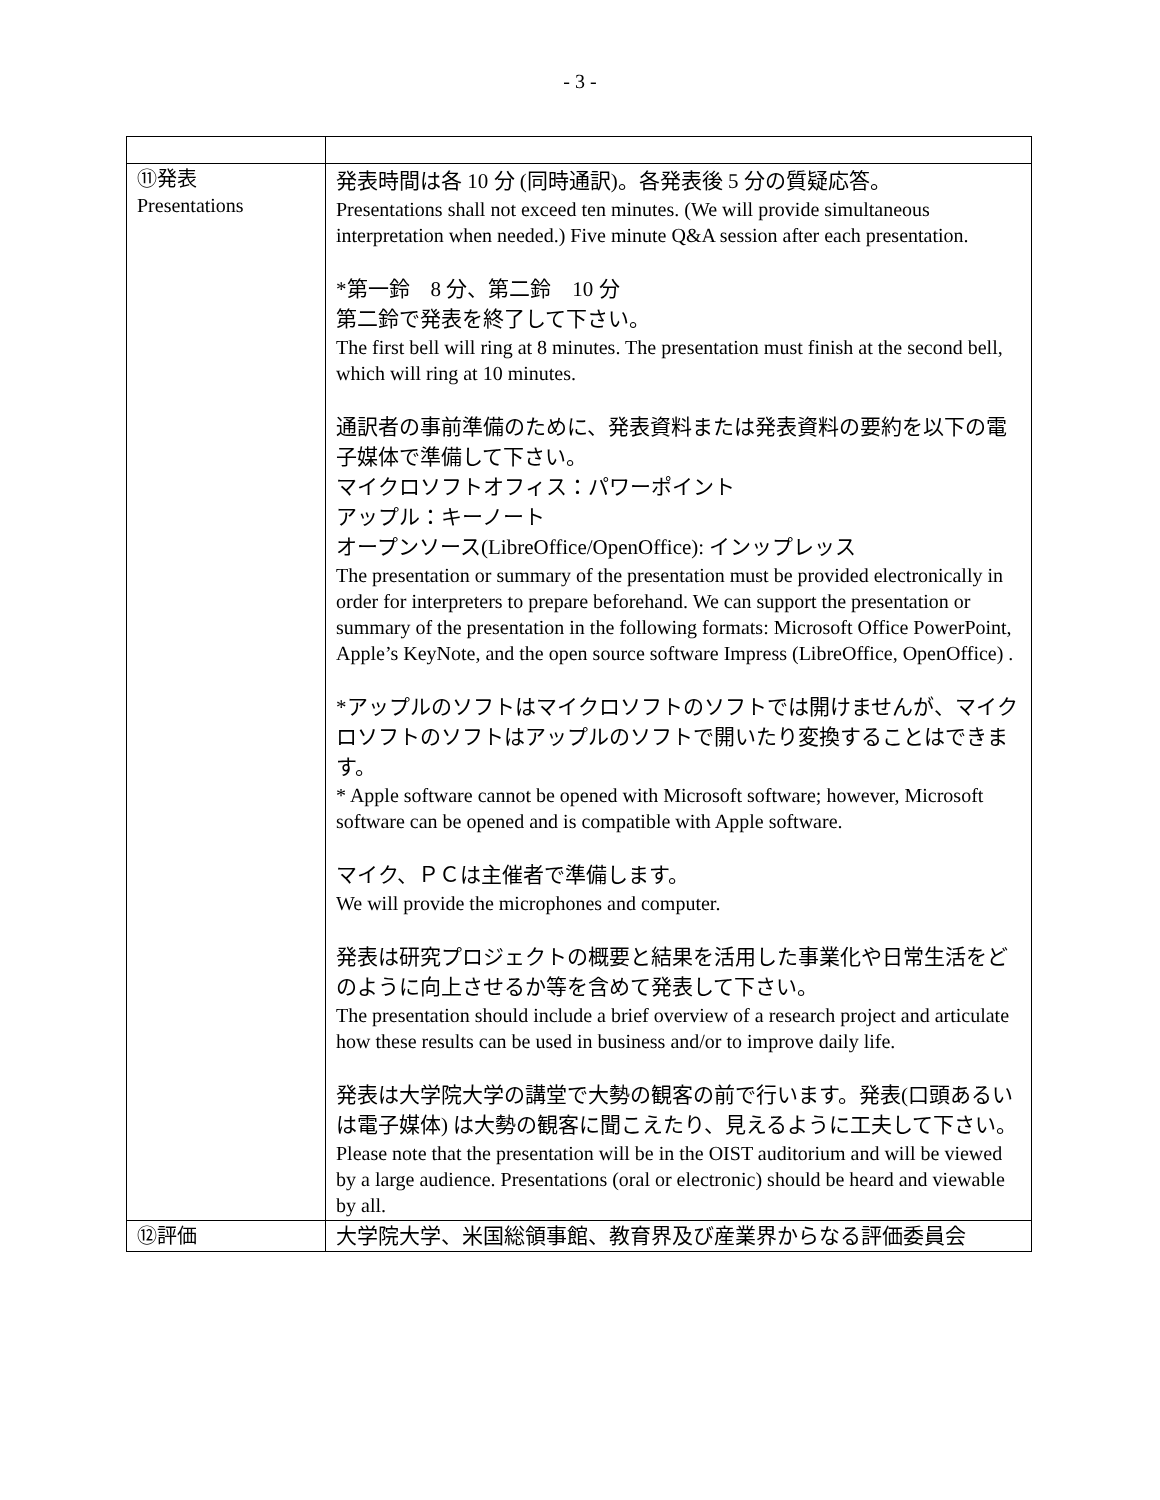- 3 -
| ⑪発表 Presentations | 発表時間は各 10 分 (同時通訳)。各発表後 5 分の質疑応答。 Presentations shall not exceed ten minutes. (We will provide simultaneous interpretation when needed.) Five minute Q&A session after each presentation. *第一鈴 8 分、第二鈴 10 分 第二鈴で発表を終了して下さい。 The first bell will ring at 8 minutes. The presentation must finish at the second bell, which will ring at 10 minutes. 通訳者の事前準備のために、発表資料または発表資料の要約を以下の電子媒体で準備して下さい。 マイクロソフトオフィス：パワーポイント アップル：キーノート オープンソース(LibreOffice/OpenOffice): インップレッス The presentation or summary of the presentation must be provided electronically in order for interpreters to prepare beforehand. We can support the presentation or summary of the presentation in the following formats: Microsoft Office PowerPoint, Apple’s KeyNote, and the open source software Impress (LibreOffice, OpenOffice) . *アップルのソフトはマイクロソフトのソフトでは開けませんが、マイクロソフトのソフトはアップルのソフトで開いたり変換することはできます。 * Apple software cannot be opened with Microsoft software; however, Microsoft software can be opened and is compatible with Apple software. マイク、ＰＣは主催者で準備します。 We will provide the microphones and computer. 発表は研究プロジェクトの概要と結果を活用した事業化や日常生活をどのように向上させるか等を含めて発表して下さい。 The presentation should include a brief overview of a research project and articulate how these results can be used in business and/or to improve daily life. 発表は大学院大学の講堂で大勢の観客の前で行います。発表(口頭あるいは電子媒体) は大勢の観客に聞こえたり、見えるように工夫して下さい。 Please note that the presentation will be in the OIST auditorium and will be viewed by a large audience. Presentations (oral or electronic) should be heard and viewable by all. |
| ⑫評価 | 大学院大学、米国総領事館、教育界及び産業界からなる評価委員会 |